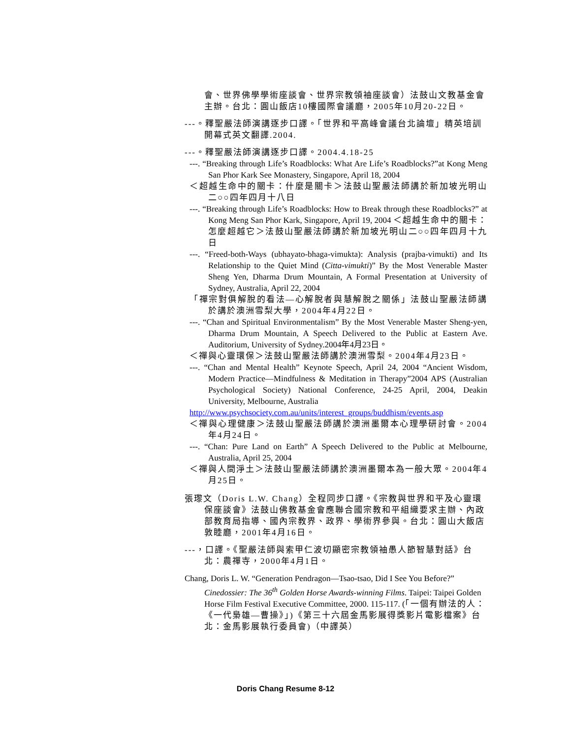會、世界佛學學術座談會、世界宗教領袖座談會）法鼓山文教基金會主辦。台北：圓山飯店10樓國際會議廳，2005年10月20-22日。
---。釋聖嚴法師演講逐步口譯。「世界和平高峰會議台北論壇」精英培訓開幕式英文翻譯.2004.
---。釋聖嚴法師演講逐步口譯。2004.4.18-25
---. “Breaking through Life’s Roadblocks: What Are Life’s Roadblocks?”at Kong Meng San Phor Kark See Monastery, Singapore, April 18, 2004
＜超越生命中的關卡：什麼是關卡＞法鼓山聖嚴法師講於新加坡光明山二○○四年四月十八日
---. “Breaking through Life’s Roadblocks: How to Break through these Roadblocks?” at Kong Meng San Phor Kark, Singapore, April 19, 2004 ＜超越生命中的關卡：怎麼超越它＞法鼓山聖嚴法師講於新加坡光明山二○○四年四月十九日
---. “Freed-both-Ways (ubhayato-bhaga-vimukta): Analysis (prajba-vimukti) and Its Relationship to the Quiet Mind (Citta-vimukti)” By the Most Venerable Master Sheng Yen, Dharma Drum Mountain, A Formal Presentation at University of Sydney, Australia, April 22, 2004
「禪宗對俱解脫的看法—心解脫者與慧解脫之關係」法鼓山聖嚴法師講於講於澳洲雪梨大學，2004年4月22日。
---. “Chan and Spiritual Environmentalism” By the Most Venerable Master Sheng-yen, Dharma Drum Mountain, A Speech Delivered to the Public at Eastern Ave. Auditorium, University of Sydney.2004年4月23日。
＜禪與心靈環保＞法鼓山聖嚴法師講於澳洲雪梨。2004年4月23日。
---. “Chan and Mental Health” Keynote Speech, April 24, 2004 “Ancient Wisdom, Modern Practice—Mindfulness & Meditation in Therapy”2004 APS (Australian Psychological Society) National Conference, 24-25 April, 2004, Deakin University, Melbourne, Australia
http://www.psychsociety.com.au/units/interest_groups/buddhism/events.asp
＜禪與心理健康＞法鼓山聖嚴法師講於澳洲墨爾本心理學研討會。2004年4月24日。
---. “Chan: Pure Land on Earth” A Speech Delivered to the Public at Melbourne, Australia, April 25, 2004
＜禪與人間淨土＞法鼓山聖嚴法師講於澳洲墨爾本為一般大眾。2004年4月25日。
張瓈文（Doris L.W. Chang）全程同步口譯。《宗教與世界和平及心靈環保座談會》法鼓山佛教基金會應聯合國宗教和平組織要求主辦、內政部教育局指導、國內宗教界、政界、學術界參與。台北：圓山大飯店敦睦廳，2001年4月16日。
---，口譯。《聖嚴法師與索甲仁波切顯密宗教領袖愚人節智慧對話》台北：農禪寺，2000年4月1日。
Chang, Doris L. W. “Generation Pendragon—Tsao-tsao, Did I See You Before?” Cinedossier: The 36<sup>th</sup> Golden Horse Awards-winning Films. Taipei: Taipei Golden Horse Film Festival Executive Committee, 2000. 115-117. (「一個有辦法的人：《一代梟雄—曹操》」)《第三十六屆金馬影展得獎影片電影檔案》台北：金馬影展執行委員會)（中譯英）
Doris Chang Resume 8-12